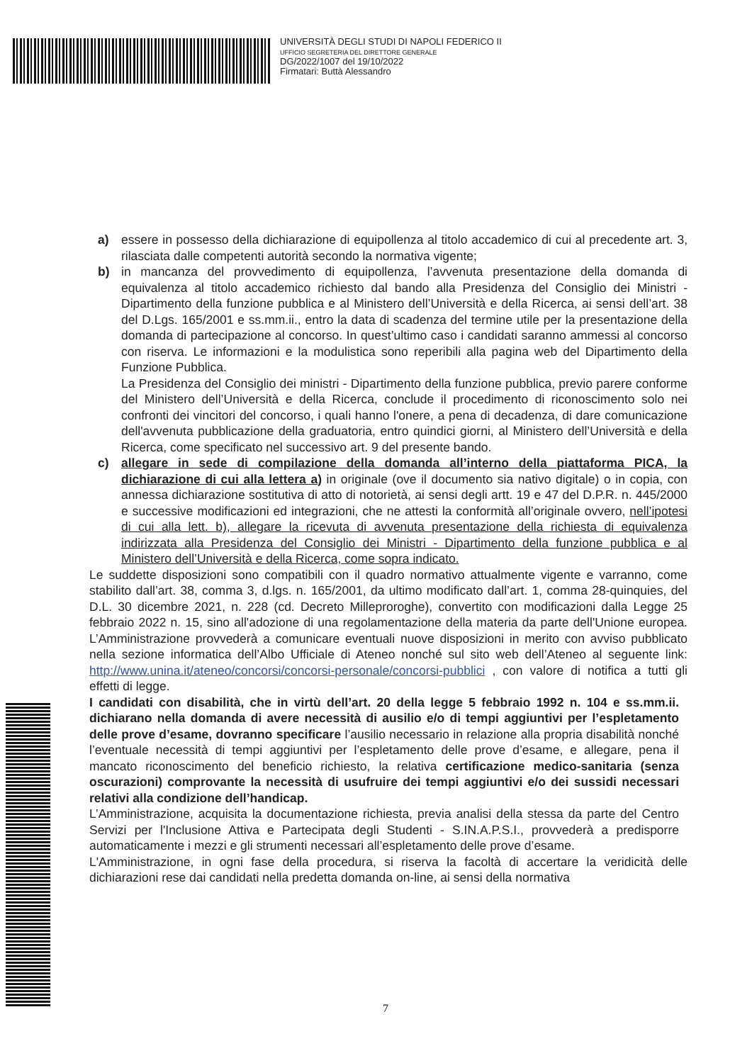UNIVERSITÀ DEGLI STUDI DI NAPOLI FEDERICO II
UFFICIO SEGRETERIA DEL DIRETTORE GENERALE
DG/2022/1007 del 19/10/2022
Firmatari: Buttà Alessandro
a) essere in possesso della dichiarazione di equipollenza al titolo accademico di cui al precedente art. 3, rilasciata dalle competenti autorità secondo la normativa vigente;
b) in mancanza del provvedimento di equipollenza, l’avvenuta presentazione della domanda di equivalenza al titolo accademico richiesto dal bando alla Presidenza del Consiglio dei Ministri - Dipartimento della funzione pubblica e al Ministero dell’Università e della Ricerca, ai sensi dell’art. 38 del D.Lgs. 165/2001 e ss.mm.ii., entro la data di scadenza del termine utile per la presentazione della domanda di partecipazione al concorso. In quest’ultimo caso i candidati saranno ammessi al concorso con riserva. Le informazioni e la modulistica sono reperibili alla pagina web del Dipartimento della Funzione Pubblica.
La Presidenza del Consiglio dei ministri - Dipartimento della funzione pubblica, previo parere conforme del Ministero dell’Università e della Ricerca, conclude il procedimento di riconoscimento solo nei confronti dei vincitori del concorso, i quali hanno l'onere, a pena di decadenza, di dare comunicazione dell'avvenuta pubblicazione della graduatoria, entro quindici giorni, al Ministero dell’Università e della Ricerca, come specificato nel successivo art. 9 del presente bando.
c) allegare in sede di compilazione della domanda all’interno della piattaforma PICA, la dichiarazione di cui alla lettera a) in originale (ove il documento sia nativo digitale) o in copia, con annessa dichiarazione sostitutiva di atto di notorietà, ai sensi degli artt. 19 e 47 del D.P.R. n. 445/2000 e successive modificazioni ed integrazioni, che ne attesti la conformità all’originale ovvero, nell’ipotesi di cui alla lett. b), allegare la ricevuta di avvenuta presentazione della richiesta di equivalenza indirizzata alla Presidenza del Consiglio dei Ministri - Dipartimento della funzione pubblica e al Ministero dell’Università e della Ricerca, come sopra indicato.
Le suddette disposizioni sono compatibili con il quadro normativo attualmente vigente e varranno, come stabilito dall’art. 38, comma 3, d.lgs. n. 165/2001, da ultimo modificato dall’art. 1, comma 28-quinquies, del D.L. 30 dicembre 2021, n. 228 (cd. Decreto Milleproroghe), convertito con modificazioni dalla Legge 25 febbraio 2022 n. 15, sino all'adozione di una regolamentazione della materia da parte dell'Unione europea. L’Amministrazione provvederà a comunicare eventuali nuove disposizioni in merito con avviso pubblicato nella sezione informatica dell’Albo Ufficiale di Ateneo nonché sul sito web dell’Ateneo al seguente link: http://www.unina.it/ateneo/concorsi/concorsi-personale/concorsi-pubblici , con valore di notifica a tutti gli effetti di legge.
I candidati con disabilità, che in virtù dell’art. 20 della legge 5 febbraio 1992 n. 104 e ss.mm.ii. dichiarano nella domanda di avere necessità di ausilio e/o di tempi aggiuntivi per l’espletamento delle prove d’esame, dovranno specificare l’ausilio necessario in relazione alla propria disabilità nonché l’eventuale necessità di tempi aggiuntivi per l’espletamento delle prove d’esame, e allegare, pena il mancato riconoscimento del beneficio richiesto, la relativa certificazione medico-sanitaria (senza oscurazioni) comprovante la necessità di usufruire dei tempi aggiuntivi e/o dei sussidi necessari relativi alla condizione dell’handicap.
L’Amministrazione, acquisita la documentazione richiesta, previa analisi della stessa da parte del Centro Servizi per l'Inclusione Attiva e Partecipata degli Studenti - S.IN.A.P.S.I., provvederà a predisporre automaticamente i mezzi e gli strumenti necessari all’espletamento delle prove d’esame.
L'Amministrazione, in ogni fase della procedura, si riserva la facoltà di accertare la veridicità delle dichiarazioni rese dai candidati nella predetta domanda on-line, ai sensi della normativa
7